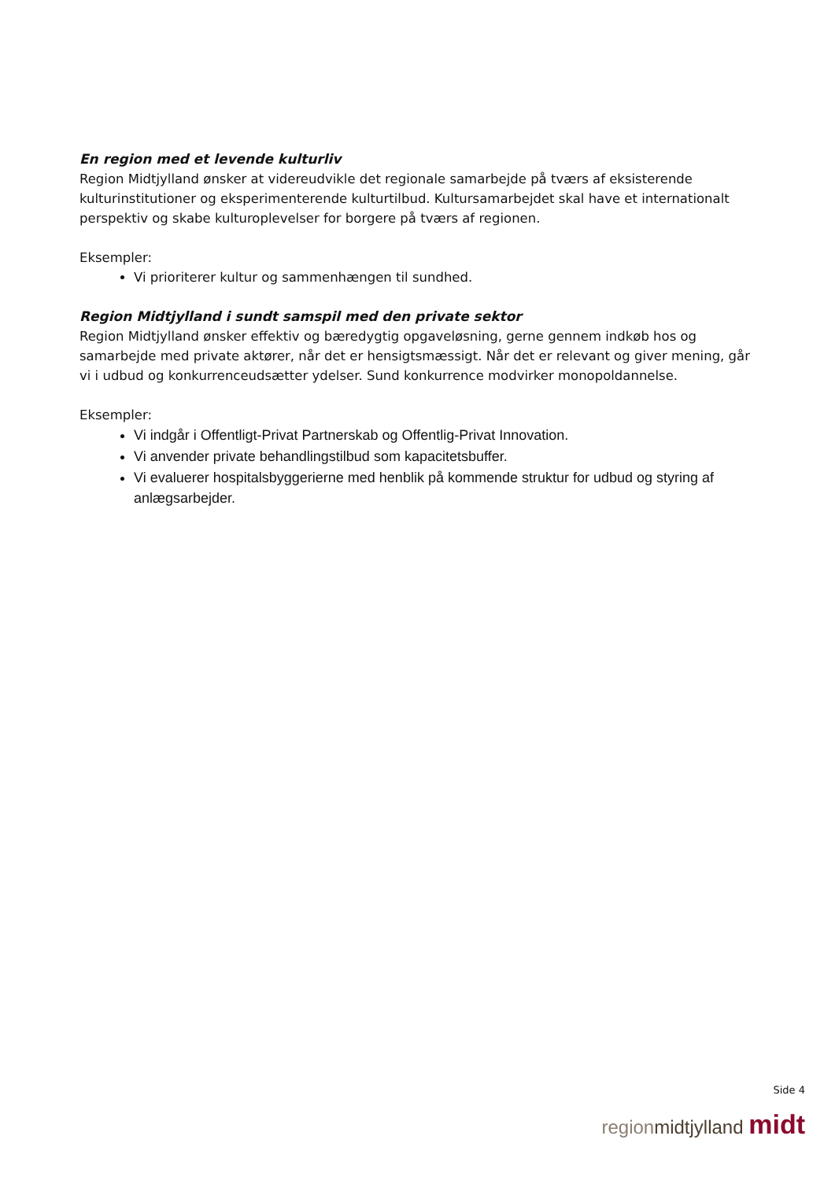En region med et levende kulturliv
Region Midtjylland ønsker at videreudvikle det regionale samarbejde på tværs af eksisterende kulturinstitutioner og eksperimenterende kulturtilbud. Kultursamarbejdet skal have et internationalt perspektiv og skabe kulturoplevelser for borgere på tværs af regionen.
Eksempler:
Vi prioriterer kultur og sammenhængen til sundhed.
Region Midtjylland i sundt samspil med den private sektor
Region Midtjylland ønsker effektiv og bæredygtig opgaveløsning, gerne gennem indkøb hos og samarbejde med private aktører, når det er hensigtsmæssigt. Når det er relevant og giver mening, går vi i udbud og konkurrenceudsætter ydelser. Sund konkurrence modvirker monopoldannelse.
Eksempler:
Vi indgår i Offentligt-Privat Partnerskab og Offentlig-Privat Innovation.
Vi anvender private behandlingstilbud som kapacitetsbuffer.
Vi evaluerer hospitalsbyggerierne med henblik på kommende struktur for udbud og styring af anlægsarbejder.
Side 4
region midtjylland midt